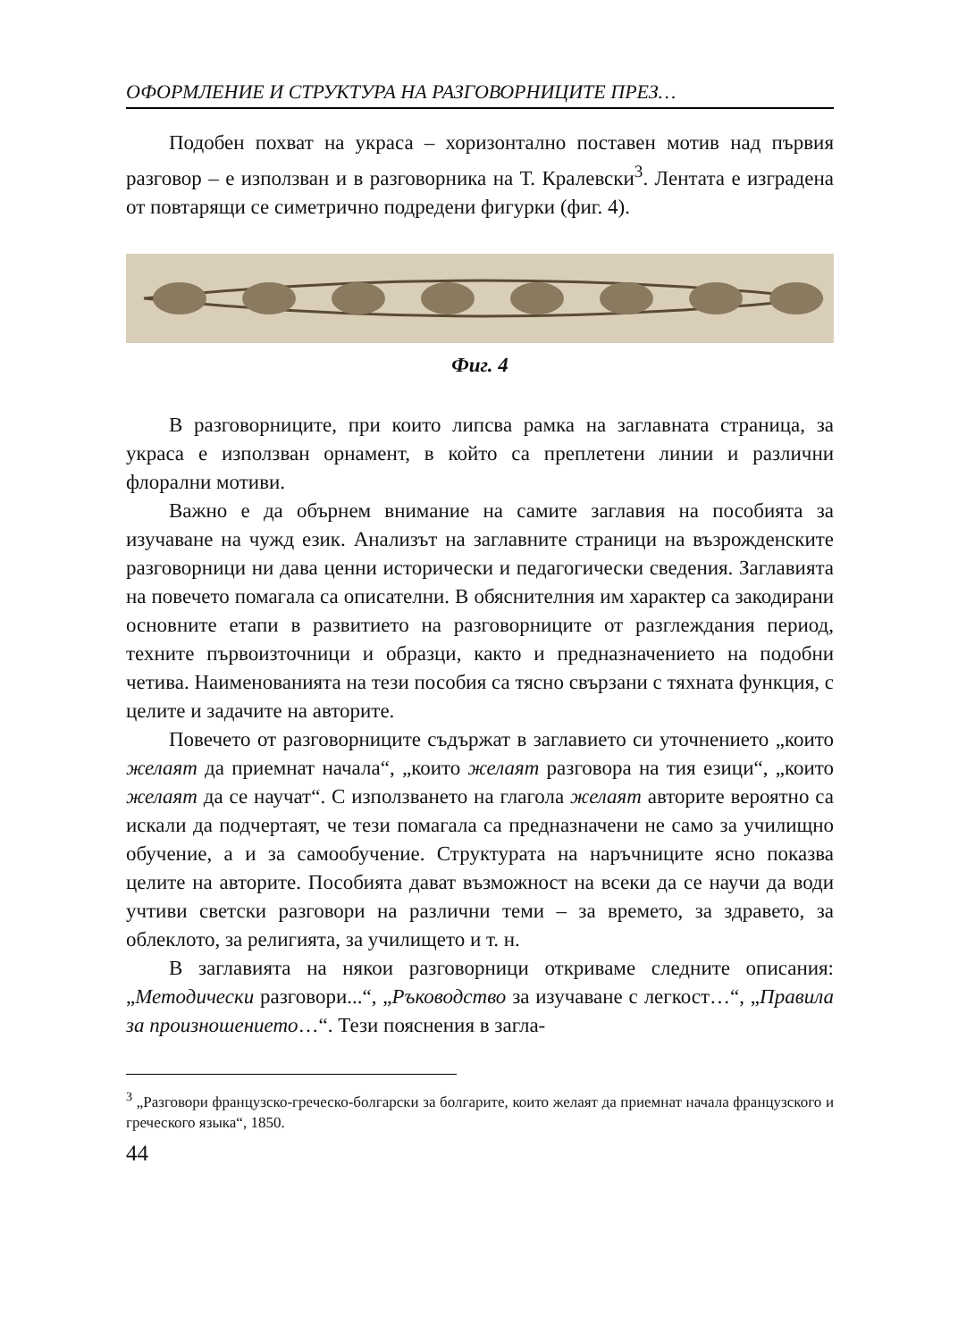ОФОРМЛЕНИЕ И СТРУКТУРА НА РАЗГОВОРНИЦИТЕ ПРЕЗ…
Подобен похват на украса – хоризонтално поставен мотив над първия разговор – е използван и в разговорника на Т. Кралевски<sup>3</sup>. Лентата е изградена от повтарящи се симетрично подредени фигурки (фиг. 4).
Фиг. 4
В разговорниците, при които липсва рамка на заглавната страница, за украса е използван орнамент, в който са преплетени линии и различни флорални мотиви.
Важно е да обърнем внимание на самите заглавия на пособията за изучаване на чужд език. Анализът на заглавните страници на възрожденските разговорници ни дава ценни исторически и педагогически сведения. Заглавията на повечето помагала са описателни. В обяснителния им характер са закодирани основните етапи в развитието на разговорниците от разглеждания период, техните първоизточници и образци, както и предназначението на подобни четива. Наименованията на тези пособия са тясно свързани с тяхната функция, с целите и задачите на авторите.
Повечето от разговорниците съдържат в заглавието си уточнението „които желаят да приемнат начала“, „които желаят разговора на тия езици“, „които желаят да се научат“. С използването на глагола желаят авторите вероятно са искали да подчертаят, че тези помагала са предназначени не само за училищно обучение, а и за самообучение. Структурата на наръчниците ясно показва целите на авторите. Пособията дават възможност на всеки да се научи да води учтиви светски разговори на различни теми – за времето, за здравето, за облеклото, за религията, за училището и т. н.
В заглавията на някои разговорници откриваме следните описания: „Методически разговори...“, „Ръководство за изучаване с легкост…“, „Правила за произношението…“. Тези пояснения в загла-
<sup>3</sup> „Разговори французско-греческо-болгарски за болгарите, които желаят да приемнат начала французского и греческого языка“, 1850.
44